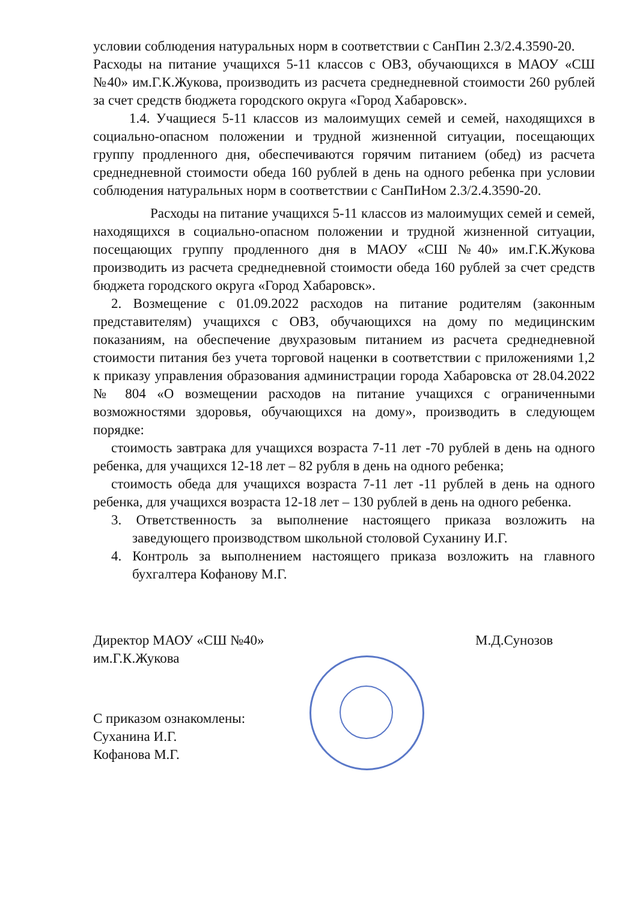условии соблюдения натуральных норм в соответствии с СанПин 2.3/2.4.3590-20.
Расходы на питание учащихся 5-11 классов с ОВЗ, обучающихся в МАОУ «СШ №40» им.Г.К.Жукова, производить из расчета среднедневной стоимости 260 рублей за счет средств бюджета городского округа «Город Хабаровск».
1.4. Учащиеся 5-11 классов из малоимущих семей и семей, находящихся в социально-опасном положении и трудной жизненной ситуации, посещающих группу продленного дня, обеспечиваются горячим питанием (обед) из расчета среднедневной стоимости обеда 160 рублей в день на одного ребенка при условии соблюдения натуральных норм в соответствии с СанПиНом 2.3/2.4.3590-20.
Расходы на питание учащихся 5-11 классов из малоимущих семей и семей, находящихся в социально-опасном положении и трудной жизненной ситуации, посещающих группу продленного дня в МАОУ «СШ №40» им.Г.К.Жукова производить из расчета среднедневной стоимости обеда 160 рублей за счет средств бюджета городского округа «Город Хабаровск».
2. Возмещение с 01.09.2022 расходов на питание родителям (законным представителям) учащихся с ОВЗ, обучающихся на дому по медицинским показаниям, на обеспечение двухразовым питанием из расчета среднедневной стоимости питания без учета торговой наценки в соответствии с приложениями 1,2 к приказу управления образования администрации города Хабаровска от 28.04.2022 № 804 «О возмещении расходов на питание учащихся с ограниченными возможностями здоровья, обучающихся на дому», производить в следующем порядке:
стоимость завтрака для учащихся возраста 7-11 лет -70 рублей в день на одного ребенка, для учащихся 12-18 лет – 82 рубля в день на одного ребенка;
стоимость обеда для учащихся возраста 7-11 лет -11 рублей в день на одного ребенка, для учащихся возраста 12-18 лет – 130 рублей в день на одного ребенка.
3. Ответственность за выполнение настоящего приказа возложить на заведующего производством школьной столовой Суханину И.Г.
4. Контроль за выполнением настоящего приказа возложить на главного бухгалтера Кофанову М.Г.
Директор МАОУ «СШ №40»
им.Г.К.Жукова
М.Д.Сунозов
С приказом ознакомлены:
Суханина И.Г.
Кофанова М.Г.